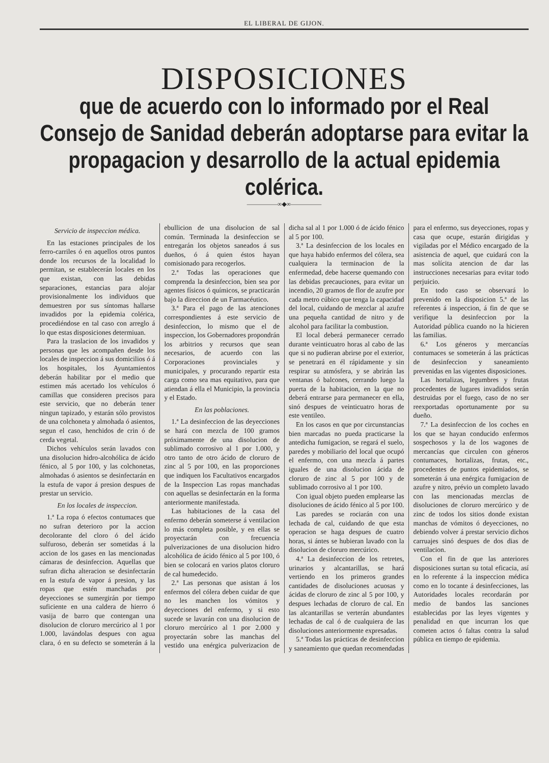EL LIBERAL DE GIJON.
DISPOSICIONES
que de acuerdo con lo informado por el Real Consejo de Sanidad deberán adoptarse para evitar la propagacion y desarrollo de la actual epidemia colérica.
—————∞◆∞—————
Servicio de inspeccion médica.
En las estaciones principales de los ferro-carriles ó en aquellos otros puntos donde los recursos de la localidad lo permitan, se establecerán locales en los que existan, con las debidas separaciones, estancias para alojar provisionalmente los individuos que demuestren por sus síntomas hallarse invadidos por la epidemia colérica, procediéndose en tal caso con arreglo á lo que estas disposiciones determiuan.
Para la traslacion de los invadidos y personas que les acompañen desde los locales de inspeccion á sus domicilios ó á los hospitales, los Ayuntamientos deberán habilitar por el medio que estimen más acertado los vehículos ó camillas que consideren precisos para este servicio, que no deberán tener ningun tapizado, y estarán sólo provistos de una colchoneta y almohada ó asientos, segun el caso, henchidos de crin ó de cerda vegetal.
Dichos vehículos serán lavados con una disolucion hidro-alcohólica de ácido fénico, al 5 por 100, y las colchonetas, almohadas ó asientos se desinfectarán en la estufa de vapor á presion despues de prestar un servicio.
En los locales de inspeccion.
1.ª La ropa ó efectos contumaces que no sufran deterioro por la accion decolorante del cloro ó del ácido sulfuroso, deberán ser sometidas á la accion de los gases en las mencionadas cámaras de desinfeccion. Aquellas que sufran dicha alteracion se desinfectarán en la estufa de vapor á presion, y las ropas que estén manchadas por deyecciones se sumergirán por tiempo suficiente en una caldera de hierro ó vasija de barro que contengan una disolucion de cloruro mercúrico al 1 por 1.000, lavándolas despues con agua clara, ó en su defecto se someterán á la ebullicion de una disolucion de sal común. Terminada la desinfeccion se entregarán los objetos saneados á sus dueños, ó á quien éstos hayan comisionado para recogerlos.
2.ª Todas las operaciones que comprenda la desinfeccion, bien sea por agentes físicos ó químicos, se practicarán bajo la direccion de un Farmacéutico.
3.ª Para el pago de las atenciones correspondientes á este servicio de desinfeccion, lo mismo que el de inspeccion, los Gobernadores propondrán los arbitrios y recursos que sean necesarios, de acuerdo con las Corporaciones provinciales y municipales, y procurando repartir esta carga como sea mas equitativo, para que atiendan á ella el Municipio, la provincia y el Estado.
En las poblaciones.
1.ª La desinfeccion de las deyecciones se hará con mezcla de 100 gramos próximamente de una disolucion de sublimado corrosivo al 1 por 1.000, y otro tanto de otro ácido de cloruro de zinc al 5 por 100, en las proporciones que indiquen los Facultativos encargados de la Inspeccion Las ropas manchadas con aquellas se desinfectarán en la forma anteriormente manifestada.
Las habitaciones de la casa del enfermo deberán someterse á ventilacion lo más completa posible, y en ellas se proyectarán con frecuencia pulverizaciones de una disolucion hidro alcohólica de ácido fénico al 5 por 100, ó bien se colocará en varios platos cloruro de cal humedecido.
2.ª Las personas que asistan á los enfermos del cólera deben cuidar de que no les manchen los vómitos y deyecciones del enfermo, y si esto sucede se lavarán con una disolucion de cloruro mercúrico al 1 por 2.000 y proyectarán sobre las manchas del vestido una enérgica pulverizacion de dicha sal al 1 por 1.000 ó de ácido fénico al 5 por 100.
3.ª La desinfeccion de los locales en que haya habido enfermos del cólera, sea cualquiera la terminacion de la enfermedad, debe hacerse quemando con las debidas precauciones, para evitar un incendio, 20 gramos de flor de azufre por cada metro cúbico que tenga la capacidad del local, cuidando de mezclar al azufre una pequeña cantidad de nitro y de alcohol para facilitar la combustion.
El local deberá permanecer cerrado durante veinticuatro horas al cabo de las que si no pudieran abrirse por el exterior, se penetrará en él rápidamente y sin respirar su atmósfera, y se abrirán las ventanas ó balcones, cerrando luego la puerta de la habitacion, en la que no deberá entrarse para permanecer en ella, sinó despues de veinticuatro horas de este ventileo.
En los casos en que por circunstancias bien marcadas no pueda practicarse la antedicha fumigacion, se regará el suelo, paredes y mobiliario del local que ocupó el enfermo, con una mezcla á partes iguales de una disolucion ácida de cloruro de zinc al 5 por 100 y de sublimado corrosivo al 1 por 100.
Con igual objeto pueden emplearse las disoluciones de ácido fénico al 5 por 100.
Las paredes se rociarán con una lechada de cal, cuidando de que esta operacion se haga despues de cuatro horas, si ántes se hubieran lavado con la disolucion de cloruro mercúrico.
4.ª La desinfeccion de los retretes, urinarios y alcantarillas, se hará vertiendo en los primeros grandes cantidades de disoluciones acuosas y ácidas de cloruro de zinc al 5 por 100, y despues lechadas de cloruro de cal. En las alcantarillas se verterán abundantes lechadas de cal ó de cualquiera de las disoluciones anteriormente expresadas.
5.ª Todas las prácticas de desinfeccion y saneamiento que quedan recomendadas para el enfermo, sus deyecciones, ropas y casa que ocupe, estarán dirigidas y vigiladas por el Médico encargado de la asistencia de aquel, que cuidará con la mas solícita atencion de dar las instrucciones necesarias para evitar todo perjuicio.
En todo caso se observará lo prevenido en la disposicion 5.ª de las referentes á inspeccion, á fin de que se verifique la desinfeccion por la Autoridad pública cuando no la hicieren las familias.
6.ª Los géneros y mercancías contumaces se someterán á las prácticas de desinfeccion y saneamiento prevenidas en las vigentes disposiciones.
Las hortalizas, legumbres y frutas procedentes de lugares invadidos serán destruidas por el fuego, caso de no ser reexportadas oportunamente por su dueño.
7.ª La desinfeccion de los coches en los que se hayan conducido enfermos sospechosos y la de los wagones de mercancías que circulen con géneros contumaces, hortalizas, frutas, etc., procedentes de puntos epidemiados, se someterán á una enérgica fumigacion de azufre y nitro, prévio un completo lavado con las mencionadas mezclas de disoluciones de cloruro mercúrico y de zinc de todos los sitios donde existan manchas de vómitos ó deyecciones, no debiendo volver á prestar servicio dichos carruajes sinó despues de dos dias de ventilacion.
Con el fin de que las anteriores disposiciones surtan su total eficacia, así en lo referente á la inspeccion médica como en lo tocante á desinfecciones, las Autoridades locales recordarán por medio de bandos las sanciones establecidas por las leyes vigentes y penalidad en que incurran los que cometen actos ó faltas contra la salud pública en tiempo de epidemia.